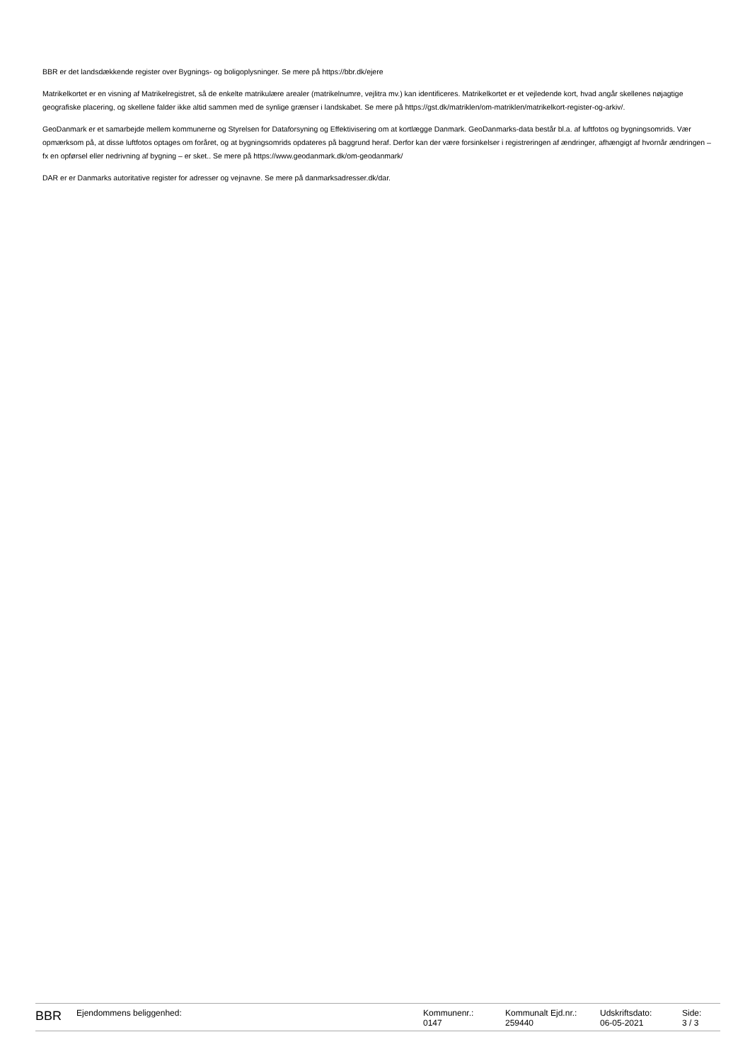BBR er det landsdækkende register over Bygnings- og boligoplysninger. Se mere på https://bbr.dk/ejere
Matrikelkortet er en visning af Matrikelregistret, så de enkelte matrikulære arealer (matrikelnumre, vejlitra mv.) kan identificeres. Matrikelkortet er et vejledende kort, hvad angår skellenes nøjagtige geografiske placering, og skellene falder ikke altid sammen med de synlige grænser i landskabet. Se mere på https://gst.dk/matriklen/om-matriklen/matrikelkort-register-og-arkiv/.
GeoDanmark er et samarbejde mellem kommunerne og Styrelsen for Dataforsyning og Effektivisering om at kortlægge Danmark. GeoDanmarks-data består bl.a. af luftfotos og bygningsomrids. Vær opmærksom på, at disse luftfotos optages om foråret, og at bygningsomrids opdateres på baggrund heraf. Derfor kan der være forsinkelser i registreringen af ændringer, afhængigt af hvornår ændringen – fx en opførsel eller nedrivning af bygning – er sket.. Se mere på https://www.geodanmark.dk/om-geodanmark/
DAR er er Danmarks autoritative register for adresser og vejnavne. Se mere på danmarksadresser.dk/dar.
BBR
Ejendommens beliggenhed: Kommunenr.:
0147
Kommunalt Ejd.nr.:
259440
Udskriftsdato:
06-05-2021
Side:
3 / 3